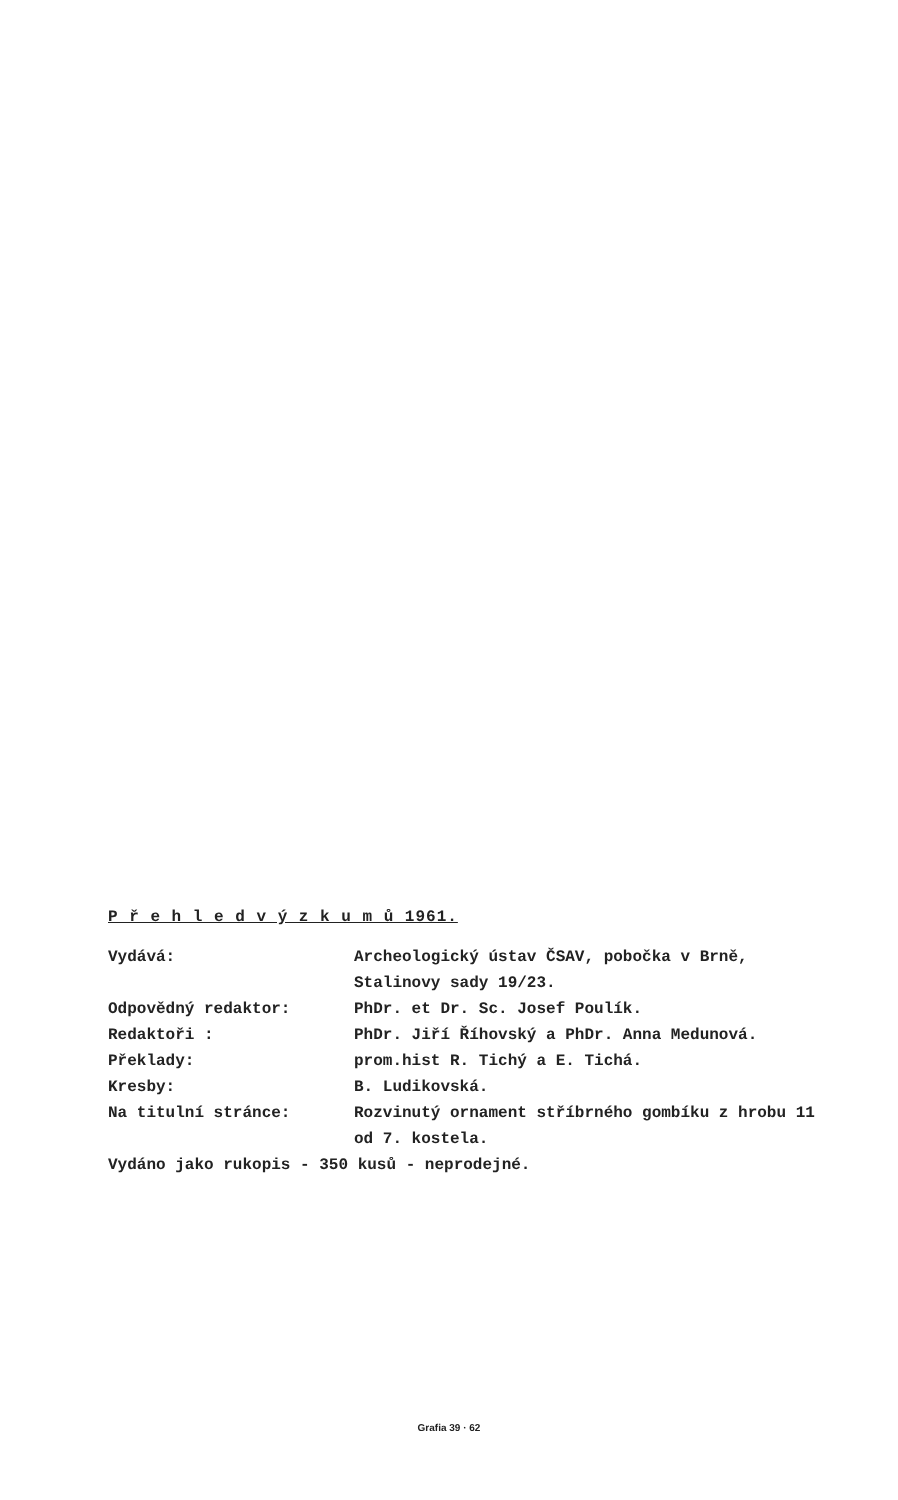P ř e h l e d v ý z k u m ů 1961.
| Vydává: | Archeologický ústav ČSAV, pobočka v Brně, Stalinovy sady 19/23. |
| Odpovědný redaktor: | PhDr. et Dr. Sc. Josef Poulík. |
| Redaktoři : | PhDr. Jiří Říhovský a PhDr. Anna Medunová. |
| Překlady: | prom.hist R. Tichý a E. Tichá. |
| Kresby: | B. Ludikovská. |
| Na titulní stránce: | Rozvinutý ornament stříbrného gombíku z hrobu 11 od 7. kostela. |
| Vydáno jako rukopis - 350 kusů - neprodejné. | |
Grafia 39 · 62